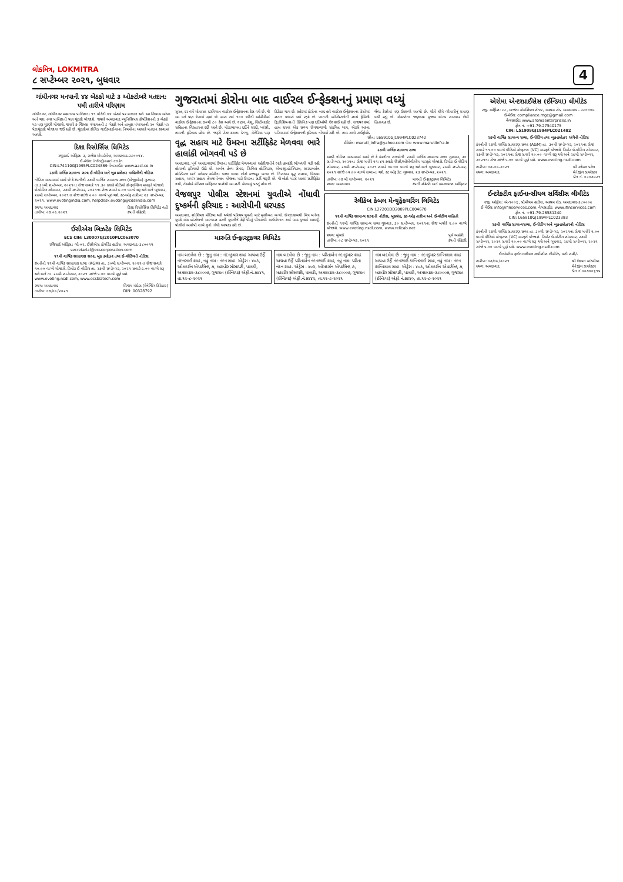લોકમિત્ર, LOKMITRA
૮ સપ્ટેમ્બર ૨૦૨૧, બુધવાર
4
ગાંધીનગર મનપાની ૪૪ બેઠકો માટે ૩ ઓક્ટોબરે મતદાન: ૫મી તારીખે પરિણામ
ગાંધીનગર, ગાંધીનગર મહાનગર પાલિકાના ૧૧ વોર્ડની ૪૪ બેઠકો પર મતદાન થશે. આ સિવાય ઓખા અને થરા નગર પાલિકાની પણ ચૂંટણી યોજાશે. જ્યારે અમદાવાદ મ્યુનિસિપલ કોર્પોરેશનની ૩ બેઠકો પર પણ ચૂંટણી યોજાશે. જ્યારે ૭ જિલ્લા પંચાયતની ૮ બેઠકો અને તાલુકા પંચાયતની ૨૦ બેઠકો પર પેટાચૂંટણી યોજાવા જઈ રહી છે. ચૂંટણીમાં કોવિડ ગાઈડલાઈન્સના નિયમોના આધારે મતદાન કરવામાં આવશે.
દિશા રિસોર્સિસ લિમિટેડ
રજીસ્ટર્ડ ઓફિસ: ૩, રાજેશ એપાર્ટમેન્ટ, અમદાવાદ-૩૮૦૦૧૪.
ઈ-મેઈલ: info@aacl.co.in
CIN:L74110GJ1995PLC024869 વેબસાઈટ: www.aacl.co.in
૨૭મી વાર્ષિક સામાન્ય સભા ઈ-વોટિંગ અને બુક ક્લોઝર માહિતીની નોટિસ
નોટિસ આપવામાં આવે છે કે કંપનીની ૨૭મી વાર્ષિક સામાન્ય સભા (એજીએમ) ગુરુવાર, તા.૩૦મી સપ્ટેમ્બર, ૨૦૨૧ના રોજ સવારે ૧૧.૩૦ કલાકે વીડિયો કોન્ફરન્સિંગ મારફતે યોજાશે. ઈ-વોટિંગ સોમવાર, ૨૭મી સપ્ટેમ્બર, ૨૦૨૧ના રોજ સવારે ૯.૦૦ વાગ્યે શરૂ થશે અને બુધવાર, ૨૯મી સપ્ટેમ્બર, ૨૦૨૧ના રોજ સાંજે ૫.૦૦ વાગ્યે પૂરું થશે. કટ-ઓફ તારીખ: ૨૩ સપ્ટેમ્બર, ૨૦૨૧. www.evotingindia.com, helpdesk.evoting@cdslindia.com
સ્થળ: અમદાવાદ
તારીખ: ૦૭.૦૯.૨૦૨૧ દિશા રિસોર્સિસ લિમિટેડ વતી
કંપની સેક્રેટરી
ઈસીએસ બિઝટેક લિમિટેડ
ECS CIN: L30007GJ2010PLC063070
રજિસ્ટર્ડ ઓફિસ: બી-૦૨, ઈસીએસ કોર્પોરેટ હાઉસ, અમદાવાદ-૩૮૦૦૧૫
secretarial@ecscorporation.com
૧૧મી વાર્ષિક સાધારણ સભા, બુક ક્લોઝર તથા ઈ-વોટિંગની નોટિસ
કંપનીની ૧૧મી વાર્ષિક સાધારણ સભા (AGM) તા. ૩૦મી સપ્ટેમ્બર, ૨૦૨૧ના રોજ સવારે ૧૦.૦૦ વાગ્યે યોજાશે. રિમોટ ઈ-વોટિંગ તા. ૨૭મી સપ્ટેમ્બર, ૨૦૨૧ સવારે ૯.૦૦ વાગ્યે શરૂ થશે અને તા. ૨૯મી સપ્ટેમ્બર, ૨૦૨૧ સાંજે ૫.૦૦ વાગ્યે પૂર્ણ થશે. www.evoting.nsdl.com, www.ecsbiztech.com
સ્થળ: અમદાવાદ
તારીખ: ૦૭/૦૯/૨૦૨૧ વિજય મંડોરા (મેનેજિંગ ડિરેક્ટર)
DIN: 00328792
ગુજરાતમાં કોરોના બાદ વાઈરલ ઈન્ફેક્શનનું પ્રમાણ વધ્યું
સુરત, દર વર્ષે ચોમાસા દરમિયાન વાઈરલ ઈન્ફેક્શનના કેસ વધે છે. જે આ વર્ષે પણ દેખાઈ રહ્યાં છે. મારા ત્યાં ૧૦૦ દર્દીની ઓપીડીમાં વાઈરલ ઈન્ફેક્શનના ૭૦થી ૮૦ કેસ આવે છે. ભટાર, વેસુ, સિટીલાઈટ સહિતના વિસ્તારના દર્દી આવે છે. મોટાભાગના દર્દીને શરદી, ખાંસી, તાવની ફરિયાદ હોય છે. જરૂરી ટેસ્ટ કરાતા ડેન્ગ્યુ, મેલેરિયા પણ ડિટેક્ટ થાય છે. શહેરમાં કોરોના બાદ હવે વાઈરલ ઈન્ફેક્શનના કેસોમાં સતત વધારો થઈ રહ્યો છે. ખાનગી હોસ્પિટલોની સાથે ફેમિલી ફિઝીશિયન્સની ક્લિનિક પણ દર્દીઓથી ઉભરાઈ રહી છે. રાજ્યભરમાં હાલ ઘરમાં એક સભ્ય રોગચાળાથી સંક્રમિત થાય, એટલે આખા પરિવારમાં ઈન્ફેક્શનની ફરિયાદ નોંધાઈ રહી છે. તાવ સાથે ટાઈફોઈડ જેવા કેસોમાં પણ ઉછાળો આવ્યો છે. ધીમે ધીમે બીમારીનું પ્રમાણ વધી રહ્યું છે. ડોક્ટરોના જણાવ્યા મુજબ યોગ્ય સારવાર લેવી હિતાવહ છે.
વૃદ્ધ સહાય માટે ઉંમરના સર્ટીફિકેટ મેળવવા ભારે હાલાંકી ભોગવવી પડે છે
અમદાવાદ, પૂર્વ અમદાવાદમાં ઉંમરના સર્ટીફિકેટ મેળવવામાં શહેરીજનોને ભારે હાલાંકી ભોગવવી પડી રહી હોવાની ફરિયાદો ઉઠી છે. અર્બન હેલ્થ સેન્ટર, સિવિલ હોસ્પિટલ, એલ.જી.હોસ્પિટલ, શારદાબહેન હોસ્પિટલ અને કલેક્ટર કચેરીના ધક્કા ખાવા લોકો મજબૂર બન્યા છે. નિરાધાર વૃદ્ધ સહાય, વિધવા સહાય, અપંગ સહાય તેમજ પેન્શન યોજના માટે ઉંમરના સર્ટી જરૂરી છે. જે લોકો પાસે આવાં સર્ટીફિકેટ નથી, તેઓએ મેડિકલ ઓફિસર પાસેથી આ સર્ટી મેળવવું પડતું હોય છે.
વેજલપુર પોલીસ સ્ટેશનમાં યુવતીએ નોંધાવી દુષ્કર્મની ફરિયાદ : આરોપીની ધરપકડ
અમદાવાદ, સોશિયલ મીડિયા થકી થયેલો પરિચય યુવતી માટે મુસીબત બન્યો. ઈન્સ્ટાગ્રામથી મિત્ર બનેલા યુવકે એક હોસ્ટેલનો અભ્યાસ કરતી યુવતીને કેફી પીણું પીવડાવી અર્ધબેભાન કર્યા બાદ દુષ્કર્મ આચર્યું. પોલીસે આરોપી સામે ગુનો નોંધી ધરપકડ કરી છે.
મારુતિ ઈન્ફ્રાસ્ટ્રક્ચર લિમિટેડ
સીન: L65910GJ1994PLC023742
ઈમેઈલ: maruti_infra@yahoo.com વેબ: www.marutiinfra.in
૨૭મી વાર્ષિક સામાન્ય સભા
આથી નોટિસ આપવામાં આવે છે કે કંપનીના સભ્યોની ૨૭મી વાર્ષિક સામાન્ય સભા ગુરુવાર, ૩૦ સપ્ટેમ્બર, ૨૦૨૧ના રોજ બપોરે ૧૧:૪૫ કલાકે વીસી/ઓએવીએમ મારફતે યોજાશે. રિમોટ ઈ-વોટિંગ સોમવાર, ૨૭મી સપ્ટેમ્બર, ૨૦૨૧ સવારે ૦૯:૦૦ વાગ્યે શરૂ થશે અને બુધવાર, ૨૯મી સપ્ટેમ્બર, ૨૦૨૧ સાંજે ૦૫:૦૦ વાગ્યે સમાપ્ત થશે. કટ ઓફ ડેટ: ગુરુવાર, ૨૩ સપ્ટેમ્બર, ૨૦૨૧.
તારીખ: ૦૭ મી સપ્ટેમ્બર, ૨૦૨૧
સ્થળ: અમદાવાદ મારુતી ઈન્ફ્રાસ્ટ્રક્ચર લિમિટેડ
કંપની સેક્રેટરી અને કમ્પ્લાયન્સ ઓફિસર
રેલીકેબ કેબલ મેન્યુફેક્ચરિંગ લિમિટેડ
CIN:L27201DD2009PLC004670
૧૨મી વાર્ષિક સામાન્ય સભાની નોટીસ, બુકબંધ, કટ-ઓફ તારીખ અને ઈ-વોટીંગ માહિતી
કંપનીની ૧૨મી વાર્ષિક સામાન્ય સભા ગુરુવાર, ૩૦ સપ્ટેમ્બર, ૨૦૨૧ના રોજ બપોરે ૨.૦૦ વાગ્યે યોજાશે. www.evoting.nsdl.com, www.relicab.net
સ્થળ: મુંબઈ
તારીખ: ૦૮ સપ્ટેમ્બર, ૨૦૨૧ પૂર્વ આહેરી
કંપની સેક્રેટરી
નામ બદલેલ છે : જુનુ નામ : નંદનકુમાર શાહ અથવા ઉર્ફે નંદનભાઈ શાહ, નવું નામ : નંદન શાહ. એડ્રેસ : ૪૦૩, ઓમદર્શન એપાર્ટમેન્ટ, ૭, મહાવીર સોસાયટી, પાલડી, અમદાવાદ-૩૮૦૦૦૭, ગુજરાત (ઈન્ડિયા) એફી.નં.૭૪૪૧, તા.૧૨-૮-૨૦૨૧
નામ બદલેલ છે : જુનુ નામ : પરીતાબેન નંદનકુમાર શાહ અથવા ઉર્ફે પરીતાબેન નંદનભાઈ શાહ, નવું નામ: પરીતા નંદન શાહ. એડ્રેસ : ૪૦૩, ઓમદર્શન એપાર્ટમેન્ટ, ૭, મહાવીર સોસાયટી, પાલડી, અમદાવાદ-૩૮૦૦૦૭, ગુજરાત (ઈન્ડિયા) એફી.નં.૭૪૪૨, તા.૧૨-૮-૨૦૨૧
નામ બદલેલ છે : જુનુ નામ : નંદનકુમાર કાન્તિલાલ શાહ અથવા ઉર્ફે નંદનભાઈ કાન્તિભાઈ શાહ, નવું નામ : નંદન કાન્તિલાલ શાહ. એડ્રેસ : ૪૦૩, ઓમદર્શન એપાર્ટમેન્ટ, ૭, મહાવીર સોસાયટી, પાલડી, અમદાવાદ-૩૮૦૦૦૭, ગુજરાત (ઈન્ડિયા) એફી.નં.૭૪૪૦, તા.૧૨-૮-૨૦૨૧
એરોમા એન્ટરપ્રાઈસેસ (ઈન્ડિયા) લીમીટેડ
રજી. ઓફીસ: ૮૮, અજંતા કોમર્શિયલ સેન્ટર, આશ્રમ રોડ, અમદાવાદ - ૩૮૦૦૦૯
ઈ-મેઈલ: compliance.mgc@gmail.com
વેબસાઈટ: www.aromaenterprises.in
ફોન નં. +91-79-27540175
CIN: L51909GJ1994PLC021482
૨૭મી વાર્ષિક સામાન્ય સભા, ઈ-વોટિંગ તથા બુક-ક્લોઝર અંગેની નોટિસ
કંપનીની ૨૭મી વાર્ષિક સાધારણ સભા (AGM) તા. ૩૦મી સપ્ટેમ્બર, ૨૦૨૧ના રોજ સવારે ૧૧.૦૦ વાગ્યે વીડિયો કોન્ફરન્સ (VC) મારફતે યોજાશે. રિમોટ ઈ-વોટિંગ સોમવાર, ૨૭મી સપ્ટેમ્બર, ૨૦૨૧ના રોજ સવારે ૧૦.૦૦ વાગ્યે શરૂ થશે અને ૨૯મી સપ્ટેમ્બર, ૨૦૨૧ના રોજ સાંજે ૫.૦૦ વાગ્યે પૂર્ણ થશે. www.evoting.nsdl.com
તારીખ: ૦૭-૦૯-૨૦૨૧
સ્થળ: અમદાવાદ શ્રી સ્નેહલ પટેલ
મેનેજીંગ ડાયરેક્ટર
ડીન નં. ૦૩૦૭૩૨૧
ઈન્ટરેક્ટીવ ફાઈનાન્સીયલ સર્વિસીસ લીમીટેડ
રજી. ઓફીસ: એ-૧૦૦૬, પ્રીમીયમ હાઉસ, આશ્રમ રોડ, અમદાવાદ-૩૮૦૦૦૯
ઈ-મેઈલ: info@ifinservices.com, વેબસાઈટ: www.ifinservices.com
ફોન નં. +91-79-26581240
CIN: L65910GJ1994PLC023393
૨૭મી વાર્ષિક સામાન્યસભા, ઈ-વોટીંગ અને બુક-ક્લોઝરની નોટિસ
કંપનીની ૨૭મી વાર્ષિક સાધારણ સભા તા. ૩૦મી સપ્ટેમ્બર, ૨૦૨૧ના રોજ બપોરે ૧.૦૦ વાગ્યે વીડિયો કોન્ફરન્સ (VC) મારફતે યોજાશે. રિમોટ ઈ-વોટીંગ સોમવાર, ૨૭મી સપ્ટેમ્બર, ૨૦૨૧ સવારે ૧૦.૦૦ વાગ્યે શરૂ થશે અને બુધવાર, ૨૯મી સપ્ટેમ્બર, ૨૦૨૧ સાંજે ૫.૦૦ વાગ્યે પૂર્ણ થશે. www.evoting.nsdl.com
ઈન્ટરેક્ટીવ ફાઈનાન્સીયલ સર્વીસીસ લીમીટેડ, વતી સહી/-
તારીખ: ૦૭/૦૯/૨૦૨૧
સ્થળ: અમદાવાદ શ્રી ઉદયન માંડવીયા
મેનેજીંગ ડાયરેક્ટર
ડીન નં.૦૦૭૪૦૬૧૫